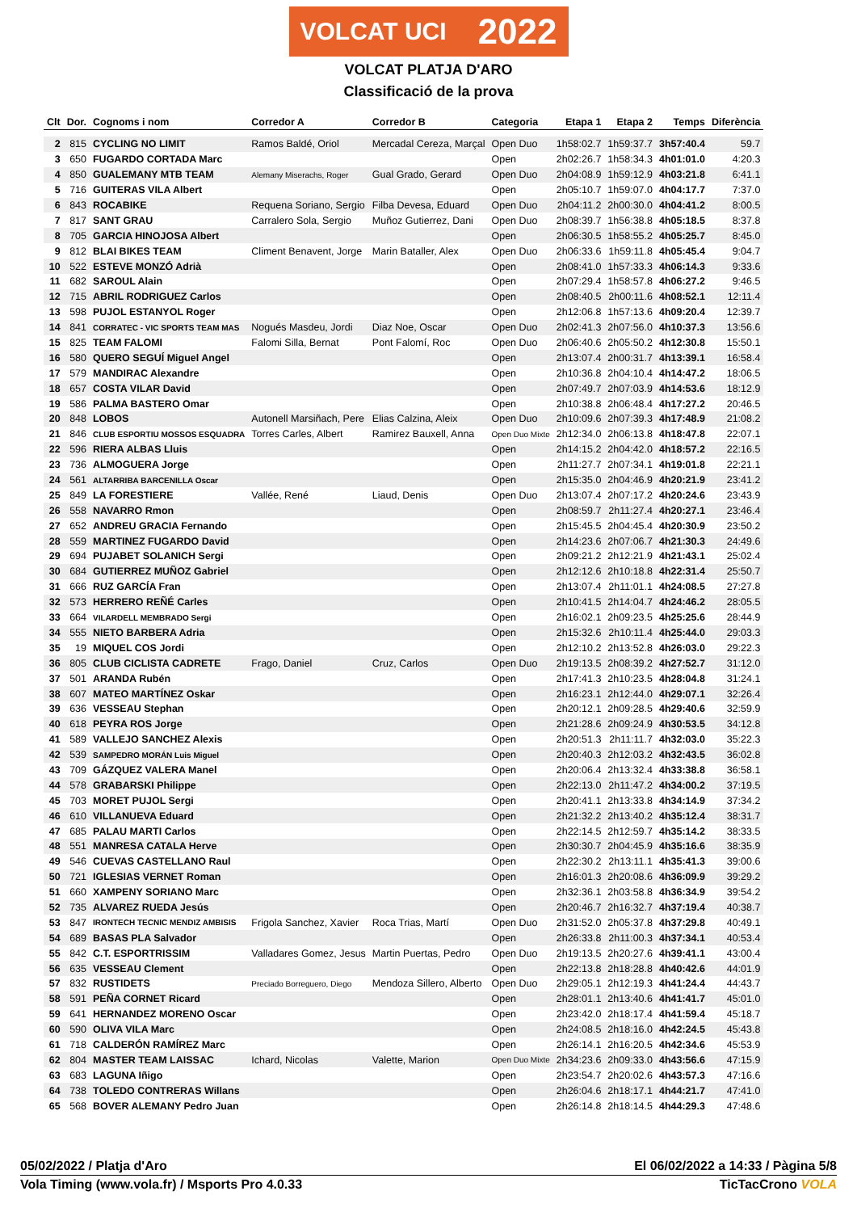VOLCAT UCI 2022
VOLCAT PLATJA D'ARO
Classificació de la prova
| Clt | Dor. | Cognoms i nom | Corredor A | Corredor B | Categoria | Etapa 1 | Etapa 2 | Temps | Diferència |
| --- | --- | --- | --- | --- | --- | --- | --- | --- | --- |
| 2 | 815 | CYCLING NO LIMIT | Ramos Baldé, Oriol | Mercadal Cereza, Marçal | Open Duo | 1h58:02.7 | 1h59:37.7 | 3h57:40.4 | 59.7 |
| 3 | 650 | FUGARDO CORTADA Marc | | | Open | 2h02:26.7 | 1h58:34.3 | 4h01:01.0 | 4:20.3 |
| 4 | 850 | GUALEMANY MTB TEAM | Alemany Miserachs, Roger | Gual Grado, Gerard | Open Duo | 2h04:08.9 | 1h59:12.9 | 4h03:21.8 | 6:41.1 |
| 5 | 716 | GUITERAS VILA Albert | | | Open | 2h05:10.7 | 1h59:07.0 | 4h04:17.7 | 7:37.0 |
| 6 | 843 | ROCABIKE | Requena Soriano, Sergio | Filba Devesa, Eduard | Open Duo | 2h04:11.2 | 2h00:30.0 | 4h04:41.2 | 8:00.5 |
| 7 | 817 | SANT GRAU | Carralero Sola, Sergio | Muñoz Gutierrez, Dani | Open Duo | 2h08:39.7 | 1h56:38.8 | 4h05:18.5 | 8:37.8 |
| 8 | 705 | GARCIA HINOJOSA Albert | | | Open | 2h06:30.5 | 1h58:55.2 | 4h05:25.7 | 8:45.0 |
| 9 | 812 | BLAI BIKES TEAM | Climent Benavent, Jorge | Marin Bataller, Alex | Open Duo | 2h06:33.6 | 1h59:11.8 | 4h05:45.4 | 9:04.7 |
| 10 | 522 | ESTEVE MONZÓ Adrià | | | Open | 2h08:41.0 | 1h57:33.3 | 4h06:14.3 | 9:33.6 |
| 11 | 682 | SAROUL Alain | | | Open | 2h07:29.4 | 1h58:57.8 | 4h06:27.2 | 9:46.5 |
| 12 | 715 | ABRIL RODRIGUEZ Carlos | | | Open | 2h08:40.5 | 2h00:11.6 | 4h08:52.1 | 12:11.4 |
| 13 | 598 | PUJOL ESTANYOL Roger | | | Open | 2h12:06.8 | 1h57:13.6 | 4h09:20.4 | 12:39.7 |
| 14 | 841 | CORRATEC - VIC SPORTS TEAM MAS | Nogués Masdeu, Jordi | Diaz Noe, Oscar | Open Duo | 2h02:41.3 | 2h07:56.0 | 4h10:37.3 | 13:56.6 |
| 15 | 825 | TEAM FALOMI | Falomi Silla, Bernat | Pont Falomí, Roc | Open Duo | 2h06:40.6 | 2h05:50.2 | 4h12:30.8 | 15:50.1 |
| 16 | 580 | QUERO SEGUÍ Miguel Angel | | | Open | 2h13:07.4 | 2h00:31.7 | 4h13:39.1 | 16:58.4 |
| 17 | 579 | MANDIRAC Alexandre | | | Open | 2h10:36.8 | 2h04:10.4 | 4h14:47.2 | 18:06.5 |
| 18 | 657 | COSTA VILAR David | | | Open | 2h07:49.7 | 2h07:03.9 | 4h14:53.6 | 18:12.9 |
| 19 | 586 | PALMA BASTERO Omar | | | Open | 2h10:38.8 | 2h06:48.4 | 4h17:27.2 | 20:46.5 |
| 20 | 848 | LOBOS | Autonell Marsiñach, Pere | Elias Calzina, Aleix | Open Duo | 2h10:09.6 | 2h07:39.3 | 4h17:48.9 | 21:08.2 |
| 21 | 846 | CLUB ESPORTIU MOSSOS ESQUADRA | Torres Carles, Albert | Ramirez Bauxell, Anna | Open Duo Mixte | 2h12:34.0 | 2h06:13.8 | 4h18:47.8 | 22:07.1 |
| 22 | 596 | RIERA ALBAS Lluis | | | Open | 2h14:15.2 | 2h04:42.0 | 4h18:57.2 | 22:16.5 |
| 23 | 736 | ALMOGUERA Jorge | | | Open | 2h11:27.7 | 2h07:34.1 | 4h19:01.8 | 22:21.1 |
| 24 | 561 | ALTARRIBA BARCENILLA Oscar | | | Open | 2h15:35.0 | 2h04:46.9 | 4h20:21.9 | 23:41.2 |
| 25 | 849 | LA FORESTIERE | Vallée, René | Liaud, Denis | Open Duo | 2h13:07.4 | 2h07:17.2 | 4h20:24.6 | 23:43.9 |
| 26 | 558 | NAVARRO Rmon | | | Open | 2h08:59.7 | 2h11:27.4 | 4h20:27.1 | 23:46.4 |
| 27 | 652 | ANDREU GRACIA Fernando | | | Open | 2h15:45.5 | 2h04:45.4 | 4h20:30.9 | 23:50.2 |
| 28 | 559 | MARTINEZ FUGARDO David | | | Open | 2h14:23.6 | 2h07:06.7 | 4h21:30.3 | 24:49.6 |
| 29 | 694 | PUJABET SOLANICH Sergi | | | Open | 2h09:21.2 | 2h12:21.9 | 4h21:43.1 | 25:02.4 |
| 30 | 684 | GUTIERREZ MUÑOZ Gabriel | | | Open | 2h12:12.6 | 2h10:18.8 | 4h22:31.4 | 25:50.7 |
| 31 | 666 | RUZ GARCÍA Fran | | | Open | 2h13:07.4 | 2h11:01.1 | 4h24:08.5 | 27:27.8 |
| 32 | 573 | HERRERO REÑÉ Carles | | | Open | 2h10:41.5 | 2h14:04.7 | 4h24:46.2 | 28:05.5 |
| 33 | 664 | VILARDELL MEMBRADO Sergi | | | Open | 2h16:02.1 | 2h09:23.5 | 4h25:25.6 | 28:44.9 |
| 34 | 555 | NIETO BARBERA Adria | | | Open | 2h15:32.6 | 2h10:11.4 | 4h25:44.0 | 29:03.3 |
| 35 | 19 | MIQUEL COS Jordi | | | Open | 2h12:10.2 | 2h13:52.8 | 4h26:03.0 | 29:22.3 |
| 36 | 805 | CLUB CICLISTA CADRETE | Frago, Daniel | Cruz, Carlos | Open Duo | 2h19:13.5 | 2h08:39.2 | 4h27:52.7 | 31:12.0 |
| 37 | 501 | ARANDA Rubén | | | Open | 2h17:41.3 | 2h10:23.5 | 4h28:04.8 | 31:24.1 |
| 38 | 607 | MATEO MARTÍNEZ Oskar | | | Open | 2h16:23.1 | 2h12:44.0 | 4h29:07.1 | 32:26.4 |
| 39 | 636 | VESSEAU Stephan | | | Open | 2h20:12.1 | 2h09:28.5 | 4h29:40.6 | 32:59.9 |
| 40 | 618 | PEYRA ROS Jorge | | | Open | 2h21:28.6 | 2h09:24.9 | 4h30:53.5 | 34:12.8 |
| 41 | 589 | VALLEJO SANCHEZ Alexis | | | Open | 2h20:51.3 | 2h11:11.7 | 4h32:03.0 | 35:22.3 |
| 42 | 539 | SAMPEDRO MORÁN Luis Miguel | | | Open | 2h20:40.3 | 2h12:03.2 | 4h32:43.5 | 36:02.8 |
| 43 | 709 | GÁZQUEZ VALERA Manel | | | Open | 2h20:06.4 | 2h13:32.4 | 4h33:38.8 | 36:58.1 |
| 44 | 578 | GRABARSKI Philippe | | | Open | 2h22:13.0 | 2h11:47.2 | 4h34:00.2 | 37:19.5 |
| 45 | 703 | MORET PUJOL Sergi | | | Open | 2h20:41.1 | 2h13:33.8 | 4h34:14.9 | 37:34.2 |
| 46 | 610 | VILLANUEVA Eduard | | | Open | 2h21:32.2 | 2h13:40.2 | 4h35:12.4 | 38:31.7 |
| 47 | 685 | PALAU MARTI Carlos | | | Open | 2h22:14.5 | 2h12:59.7 | 4h35:14.2 | 38:33.5 |
| 48 | 551 | MANRESA CATALA Herve | | | Open | 2h30:30.7 | 2h04:45.9 | 4h35:16.6 | 38:35.9 |
| 49 | 546 | CUEVAS CASTELLANO Raul | | | Open | 2h22:30.2 | 2h13:11.1 | 4h35:41.3 | 39:00.6 |
| 50 | 721 | IGLESIAS VERNET Roman | | | Open | 2h16:01.3 | 2h20:08.6 | 4h36:09.9 | 39:29.2 |
| 51 | 660 | XAMPENY SORIANO Marc | | | Open | 2h32:36.1 | 2h03:58.8 | 4h36:34.9 | 39:54.2 |
| 52 | 735 | ALVAREZ RUEDA Jesús | | | Open | 2h20:46.7 | 2h16:32.7 | 4h37:19.4 | 40:38.7 |
| 53 | 847 | IRONTECH TECNIC MENDIZ AMBISIS | Frigola Sanchez, Xavier | Roca Trias, Martí | Open Duo | 2h31:52.0 | 2h05:37.8 | 4h37:29.8 | 40:49.1 |
| 54 | 689 | BASAS PLA Salvador | | | Open | 2h26:33.8 | 2h11:00.3 | 4h37:34.1 | 40:53.4 |
| 55 | 842 | C.T. ESPORTRISSIM | Valladares Gomez, Jesus | Martin Puertas, Pedro | Open Duo | 2h19:13.5 | 2h20:27.6 | 4h39:41.1 | 43:00.4 |
| 56 | 635 | VESSEAU Clement | | | Open | 2h22:13.8 | 2h18:28.8 | 4h40:42.6 | 44:01.9 |
| 57 | 832 | RUSTIDETS | Preciado Borreguero, Diego | Mendoza Sillero, Alberto | Open Duo | 2h29:05.1 | 2h12:19.3 | 4h41:24.4 | 44:43.7 |
| 58 | 591 | PEÑA CORNET Ricard | | | Open | 2h28:01.1 | 2h13:40.6 | 4h41:41.7 | 45:01.0 |
| 59 | 641 | HERNANDEZ MORENO Oscar | | | Open | 2h23:42.0 | 2h18:17.4 | 4h41:59.4 | 45:18.7 |
| 60 | 590 | OLIVA VILA Marc | | | Open | 2h24:08.5 | 2h18:16.0 | 4h42:24.5 | 45:43.8 |
| 61 | 718 | CALDERÓN RAMÍREZ Marc | | | Open | 2h26:14.1 | 2h16:20.5 | 4h42:34.6 | 45:53.9 |
| 62 | 804 | MASTER TEAM LAISSAC | Ichard, Nicolas | Valette, Marion | Open Duo Mixte | 2h34:23.6 | 2h09:33.0 | 4h43:56.6 | 47:15.9 |
| 63 | 683 | LAGUNA Iñigo | | | Open | 2h23:54.7 | 2h20:02.6 | 4h43:57.3 | 47:16.6 |
| 64 | 738 | TOLEDO CONTRERAS Willans | | | Open | 2h26:04.6 | 2h18:17.1 | 4h44:21.7 | 47:41.0 |
| 65 | 568 | BOVER ALEMANY Pedro Juan | | | Open | 2h26:14.8 | 2h18:14.5 | 4h44:29.3 | 47:48.6 |
05/02/2022 / Platja d'Aro El 06/02/2022 a 14:33 / Pàgina 5/8
Vola Timing (www.vola.fr) / Msports Pro 4.0.33 TicTacCrono VOLA